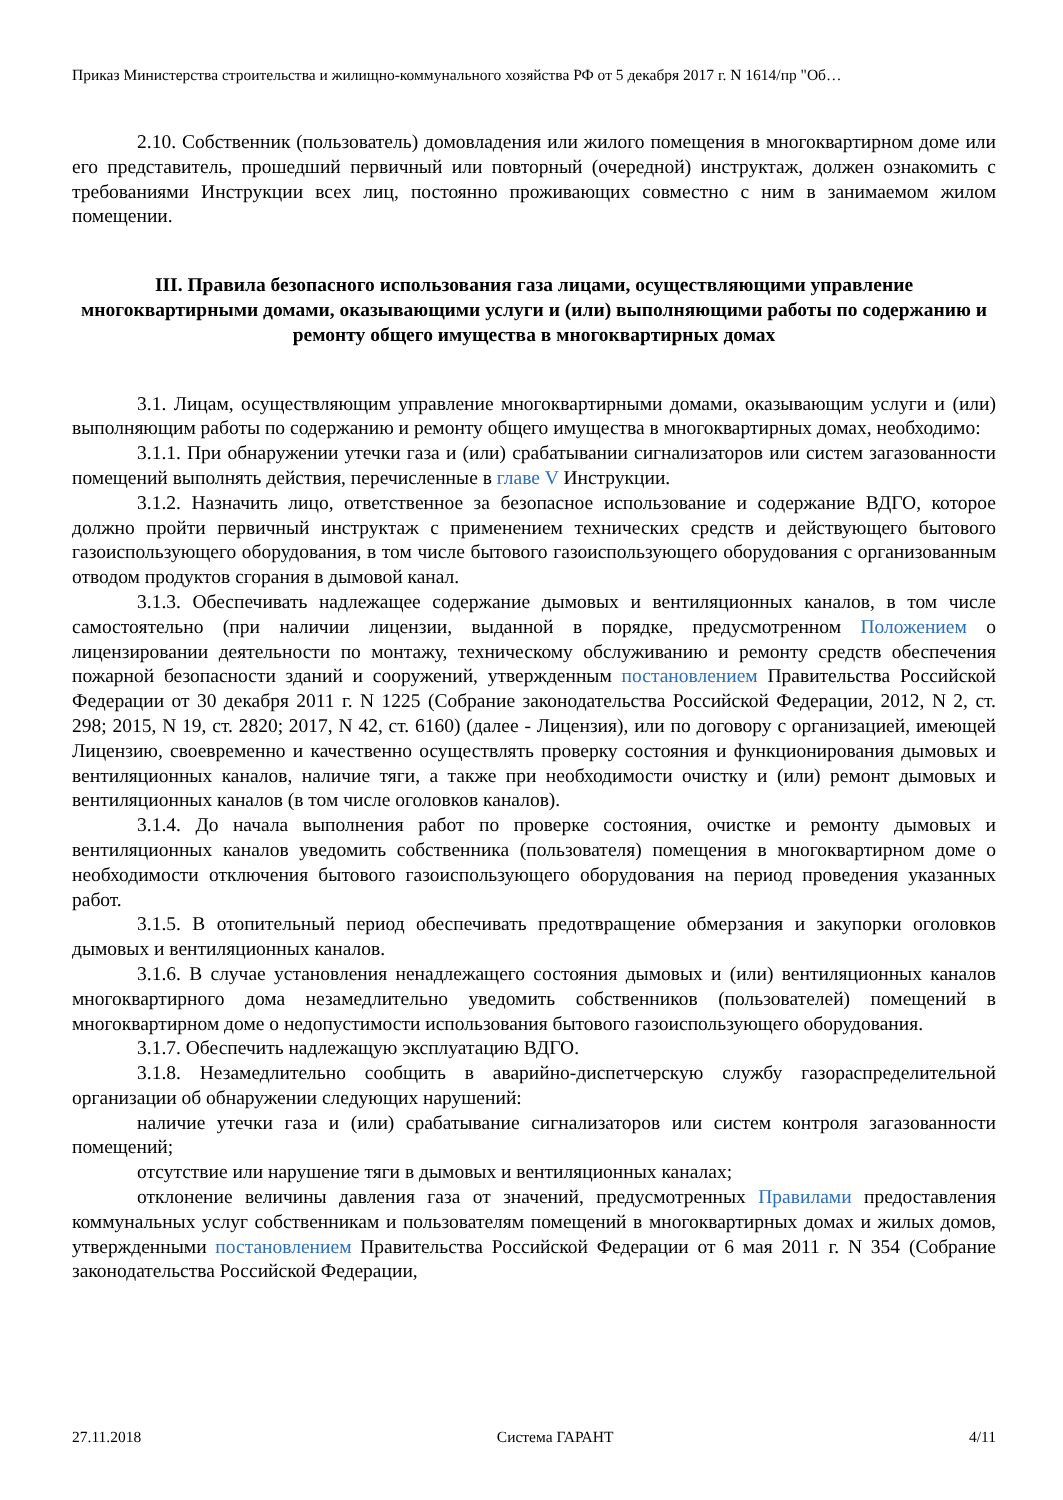Приказ Министерства строительства и жилищно-коммунального хозяйства РФ от 5 декабря 2017 г. N 1614/пр "Об…
2.10. Собственник (пользователь) домовладения или жилого помещения в многоквартирном доме или его представитель, прошедший первичный или повторный (очередной) инструктаж, должен ознакомить с требованиями Инструкции всех лиц, постоянно проживающих совместно с ним в занимаемом жилом помещении.
III. Правила безопасного использования газа лицами, осуществляющими управление многоквартирными домами, оказывающими услуги и (или) выполняющими работы по содержанию и ремонту общего имущества в многоквартирных домах
3.1. Лицам, осуществляющим управление многоквартирными домами, оказывающим услуги и (или) выполняющим работы по содержанию и ремонту общего имущества в многоквартирных домах, необходимо:
3.1.1. При обнаружении утечки газа и (или) срабатывании сигнализаторов или систем загазованности помещений выполнять действия, перечисленные в главе V Инструкции.
3.1.2. Назначить лицо, ответственное за безопасное использование и содержание ВДГО, которое должно пройти первичный инструктаж с применением технических средств и действующего бытового газоиспользующего оборудования, в том числе бытового газоиспользующего оборудования с организованным отводом продуктов сгорания в дымовой канал.
3.1.3. Обеспечивать надлежащее содержание дымовых и вентиляционных каналов, в том числе самостоятельно (при наличии лицензии, выданной в порядке, предусмотренном Положением о лицензировании деятельности по монтажу, техническому обслуживанию и ремонту средств обеспечения пожарной безопасности зданий и сооружений, утвержденным постановлением Правительства Российской Федерации от 30 декабря 2011 г. N 1225 (Собрание законодательства Российской Федерации, 2012, N 2, ст. 298; 2015, N 19, ст. 2820; 2017, N 42, ст. 6160) (далее - Лицензия), или по договору с организацией, имеющей Лицензию, своевременно и качественно осуществлять проверку состояния и функционирования дымовых и вентиляционных каналов, наличие тяги, а также при необходимости очистку и (или) ремонт дымовых и вентиляционных каналов (в том числе оголовков каналов).
3.1.4. До начала выполнения работ по проверке состояния, очистке и ремонту дымовых и вентиляционных каналов уведомить собственника (пользователя) помещения в многоквартирном доме о необходимости отключения бытового газоиспользующего оборудования на период проведения указанных работ.
3.1.5. В отопительный период обеспечивать предотвращение обмерзания и закупорки оголовков дымовых и вентиляционных каналов.
3.1.6. В случае установления ненадлежащего состояния дымовых и (или) вентиляционных каналов многоквартирного дома незамедлительно уведомить собственников (пользователей) помещений в многоквартирном доме о недопустимости использования бытового газоиспользующего оборудования.
3.1.7. Обеспечить надлежащую эксплуатацию ВДГО.
3.1.8. Незамедлительно сообщить в аварийно-диспетчерскую службу газораспределительной организации об обнаружении следующих нарушений:
наличие утечки газа и (или) срабатывание сигнализаторов или систем контроля загазованности помещений;
отсутствие или нарушение тяги в дымовых и вентиляционных каналах;
отклонение величины давления газа от значений, предусмотренных Правилами предоставления коммунальных услуг собственникам и пользователям помещений в многоквартирных домах и жилых домов, утвержденными постановлением Правительства Российской Федерации от 6 мая 2011 г. N 354 (Собрание законодательства Российской Федерации,
27.11.2018 Система ГАРАНТ 4/11